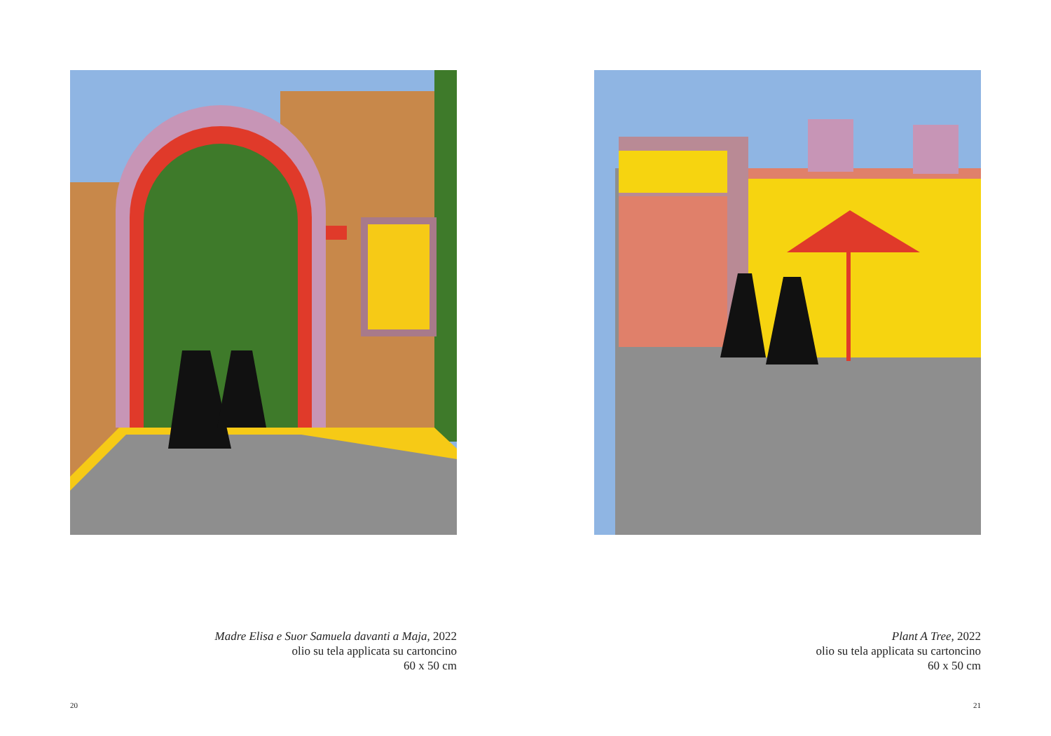Madre Elisa e Suor Samuela davanti a Maja, 2022
olio su tela applicata su cartoncino
60 x 50 cm
20
Plant A Tree, 2022
olio su tela applicata su cartoncino
60 x 50 cm
21